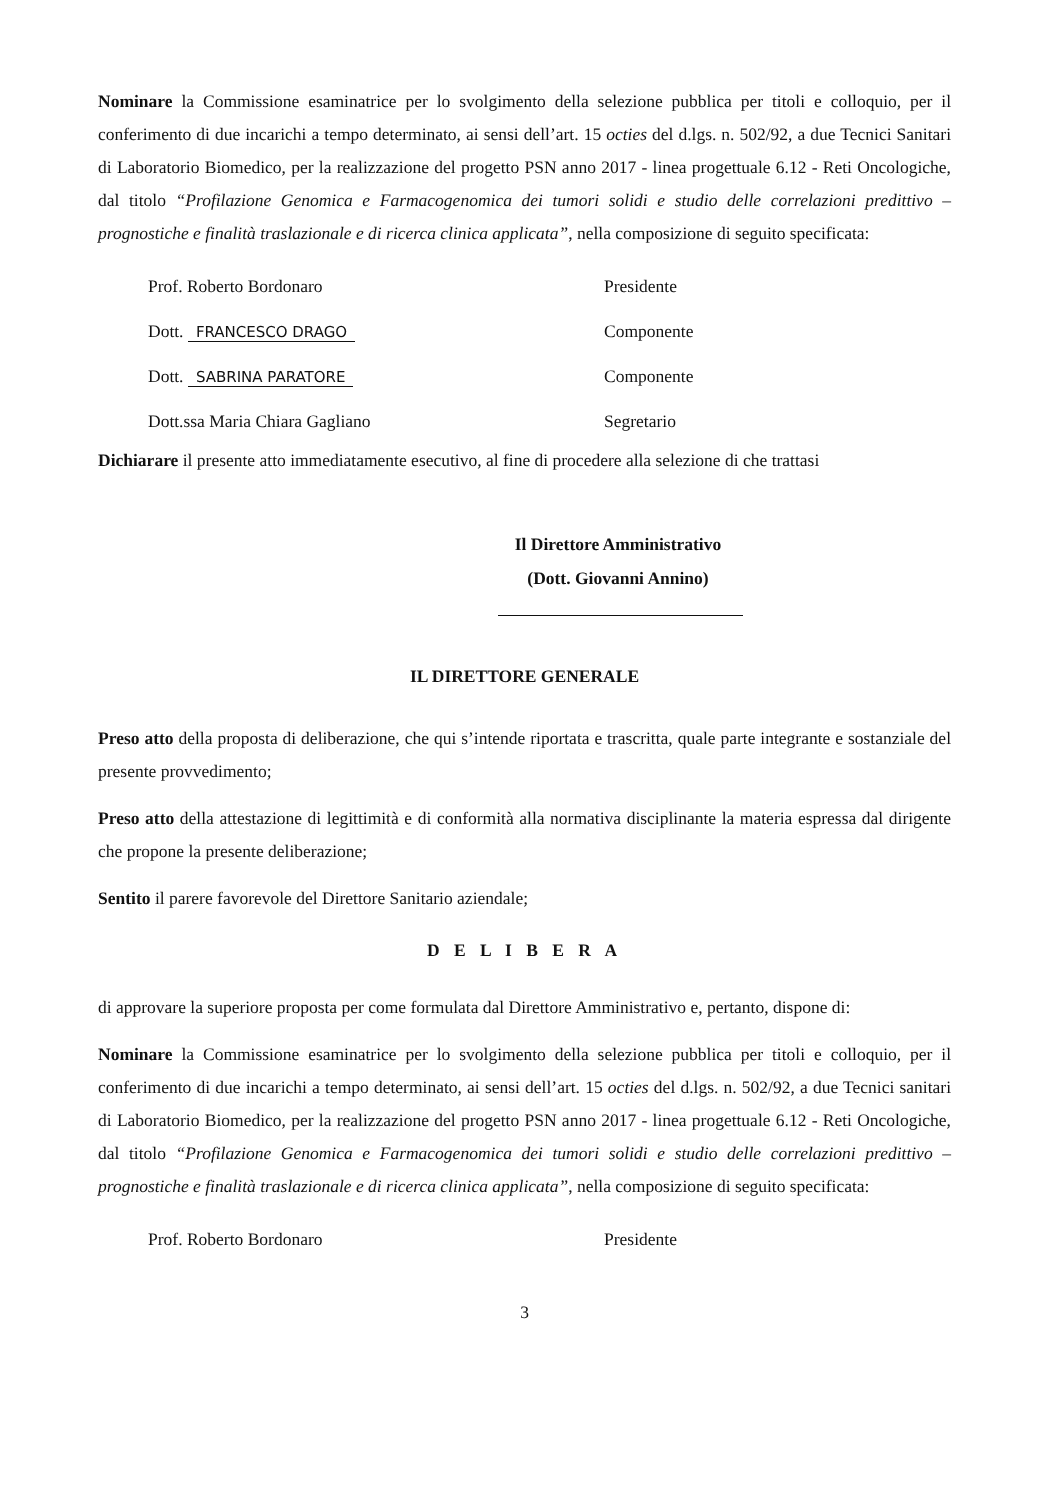Nominare la Commissione esaminatrice per lo svolgimento della selezione pubblica per titoli e colloquio, per il conferimento di due incarichi a tempo determinato, ai sensi dell’art. 15 octies del d.lgs. n. 502/92, a due Tecnici Sanitari di Laboratorio Biomedico, per la realizzazione del progetto PSN anno 2017 - linea progettuale 6.12 - Reti Oncologiche, dal titolo “Profilazione Genomica e Farmacogenomica dei tumori solidi e studio delle correlazioni predittivo – prognostiche e finalità traslazionale e di ricerca clinica applicata”, nella composizione di seguito specificata:
Prof. Roberto Bordonaro Presidente
Dott. FRANCESCO DRAGO Componente
Dott. SABRINA PARATORE Componente
Dott.ssa Maria Chiara Gagliano Segretario
Dichiarare il presente atto immediatamente esecutivo, al fine di procedere alla selezione di che trattasi
Il Direttore Amministrativo
(Dott. Giovanni Annino)
IL DIRETTORE GENERALE
Preso atto della proposta di deliberazione, che qui s’intende riportata e trascritta, quale parte integrante e sostanziale del presente provvedimento;
Preso atto della attestazione di legittimità e di conformità alla normativa disciplinante la materia espressa dal dirigente che propone la presente deliberazione;
Sentito il parere favorevole del Direttore Sanitario aziendale;
D E L I B E R A
di approvare la superiore proposta per come formulata dal Direttore Amministrativo e, pertanto, dispone di:
Nominare la Commissione esaminatrice per lo svolgimento della selezione pubblica per titoli e colloquio, per il conferimento di due incarichi a tempo determinato, ai sensi dell’art. 15 octies del d.lgs. n. 502/92, a due Tecnici sanitari di Laboratorio Biomedico, per la realizzazione del progetto PSN anno 2017 - linea progettuale 6.12 - Reti Oncologiche, dal titolo “Profilazione Genomica e Farmacogenomica dei tumori solidi e studio delle correlazioni predittivo – prognostiche e finalità traslazionale e di ricerca clinica applicata”, nella composizione di seguito specificata:
Prof. Roberto Bordonaro Presidente
3